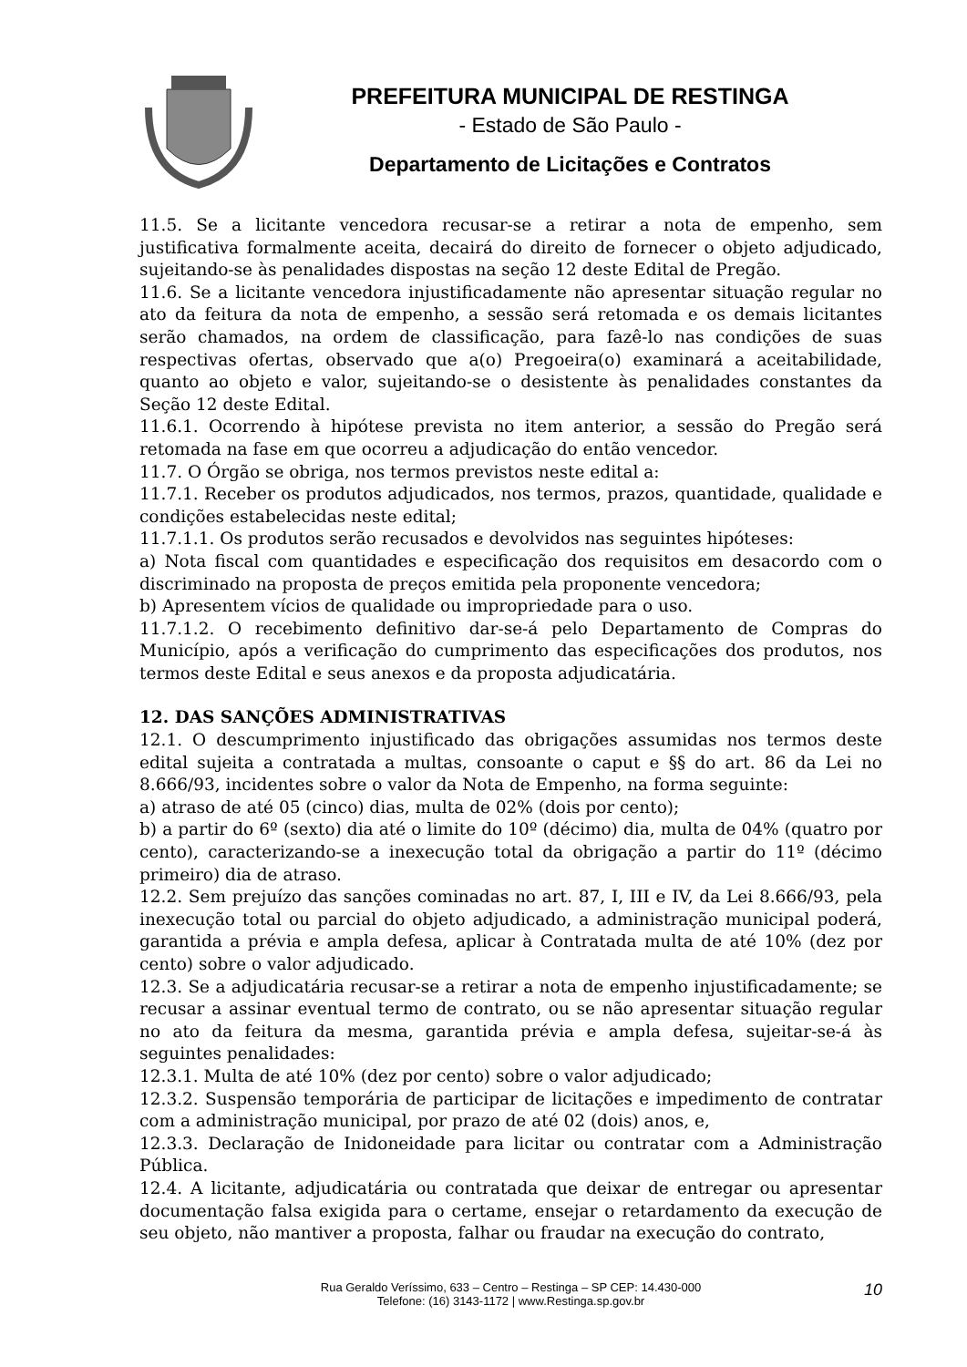PREFEITURA MUNICIPAL DE RESTINGA
- Estado de São Paulo -
Departamento de Licitações e Contratos
11.5. Se a licitante vencedora recusar-se a retirar a nota de empenho, sem justificativa formalmente aceita, decairá do direito de fornecer o objeto adjudicado, sujeitando-se às penalidades dispostas na seção 12 deste Edital de Pregão.
11.6. Se a licitante vencedora injustificadamente não apresentar situação regular no ato da feitura da nota de empenho, a sessão será retomada e os demais licitantes serão chamados, na ordem de classificação, para fazê-lo nas condições de suas respectivas ofertas, observado que a(o) Pregoeira(o) examinará a aceitabilidade, quanto ao objeto e valor, sujeitando-se o desistente às penalidades constantes da Seção 12 deste Edital.
11.6.1. Ocorrendo à hipótese prevista no item anterior, a sessão do Pregão será retomada na fase em que ocorreu a adjudicação do então vencedor.
11.7. O Órgão se obriga, nos termos previstos neste edital a:
11.7.1. Receber os produtos adjudicados, nos termos, prazos, quantidade, qualidade e condições estabelecidas neste edital;
11.7.1.1. Os produtos serão recusados e devolvidos nas seguintes hipóteses:
a) Nota fiscal com quantidades e especificação dos requisitos em desacordo com o discriminado na proposta de preços emitida pela proponente vencedora;
b) Apresentem vícios de qualidade ou impropriedade para o uso.
11.7.1.2. O recebimento definitivo dar-se-á pelo Departamento de Compras do Município, após a verificação do cumprimento das especificações dos produtos, nos termos deste Edital e seus anexos e da proposta adjudicatária.
12. DAS SANÇÕES ADMINISTRATIVAS
12.1. O descumprimento injustificado das obrigações assumidas nos termos deste edital sujeita a contratada a multas, consoante o caput e §§ do art. 86 da Lei no 8.666/93, incidentes sobre o valor da Nota de Empenho, na forma seguinte:
a) atraso de até 05 (cinco) dias, multa de 02% (dois por cento);
b) a partir do 6º (sexto) dia até o limite do 10º (décimo) dia, multa de 04% (quatro por cento), caracterizando-se a inexecução total da obrigação a partir do 11º (décimo primeiro) dia de atraso.
12.2. Sem prejuízo das sanções cominadas no art. 87, I, III e IV, da Lei 8.666/93, pela inexecução total ou parcial do objeto adjudicado, a administração municipal poderá, garantida a prévia e ampla defesa, aplicar à Contratada multa de até 10% (dez por cento) sobre o valor adjudicado.
12.3. Se a adjudicatária recusar-se a retirar a nota de empenho injustificadamente; se recusar a assinar eventual termo de contrato, ou se não apresentar situação regular no ato da feitura da mesma, garantida prévia e ampla defesa, sujeitar-se-á às seguintes penalidades:
12.3.1. Multa de até 10% (dez por cento) sobre o valor adjudicado;
12.3.2. Suspensão temporária de participar de licitações e impedimento de contratar com a administração municipal, por prazo de até 02 (dois) anos, e,
12.3.3. Declaração de Inidoneidade para licitar ou contratar com a Administração Pública.
12.4. A licitante, adjudicatária ou contratada que deixar de entregar ou apresentar documentação falsa exigida para o certame, ensejar o retardamento da execução de seu objeto, não mantiver a proposta, falhar ou fraudar na execução do contrato,
10 Rua Geraldo Veríssimo, 633 – Centro – Restinga – SP CEP: 14.430-000
Telefone: (16) 3143-1172 | www.Restinga.sp.gov.br